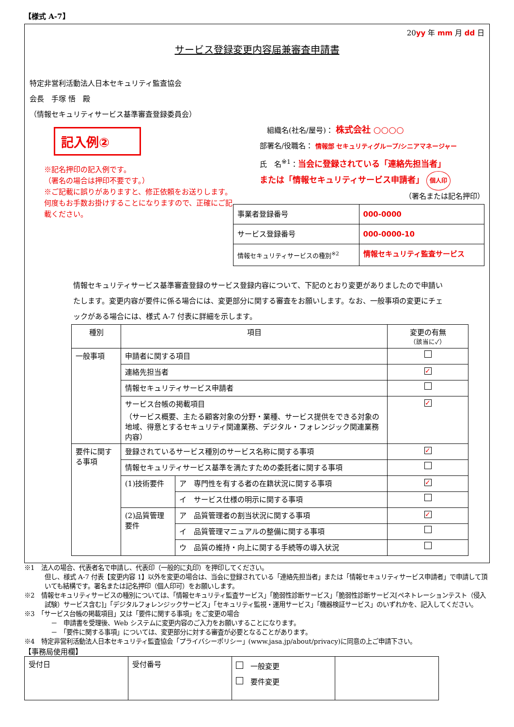【様式 A-7】
20yy 年 mm 月 dd 日
サービス登録変更内容届兼審査申請書
特定非営利活動法人日本セキュリティ監査協会
会長　手塚 悟　殿
（情報セキュリティサービス基準審査登録委員会）
記入例②
※記名押印の記入例です。
（署名の場合は押印不要です。）
※ご記載に誤りがありますと、修正依頼をお送りします。何度もお手数お掛けすることになりますので、正確にご記載ください。
組織名(社名/屋号)： 株式会社 ○○○○
部署名/役職名： 情報部 セキュリティグループ/シニアマネージャー
氏　名<sup>※1</sup>：当会に登録されている「連絡先担当者」
または「情報セキュリティサービス申請者」 個人印
（署名または記名押印）
| 事業者登録番号 | 000-0000 |
| サービス登録番号 | 000-0000-10 |
| 情報セキュリティサービスの種別<sup>※2</sup> | 情報セキュリティ監査サービス |
情報セキュリティサービス基準審査登録のサービス登録内容について、下記のとおり変更がありましたので申請いたします。変更内容が要件に係る場合には、変更部分に関する審査をお願いします。なお、一般事項の変更にチェックがある場合には、様式 A-7 付表に詳細を示します。
| 種別 | 項目 | | 変更の有無 （該当に✓） |
| --- | --- | --- | --- |
| 一般事項 | 申請者に関する項目 | | |
| | 連絡先担当者 | | ✓ |
| | 情報セキュリティサービス申請者 | | |
| | サービス台帳の掲載項目 （サービス概要、主たる顧客対象の分野・業種、サービス提供をできる対象の地域、得意とするセキュリティ関連業務、デジタル・フォレンジック関連業務内容） | | ✓ |
| 要件に関する事項 | 登録されているサービス種別のサービス名称に関する事項 | | ✓ |
| | 情報セキュリティサービス基準を満たすための委託者に関する事項 | | |
| | (1)技術要件 | ア 専門性を有する者の在籍状況に関する事項 | ✓ |
| | | イ サービス仕様の明示に関する事項 | |
| | (2)品質管理要件 | ア 品質管理者の割当状況に関する事項 | ✓ |
| | | イ 品質管理マニュアルの整備に関する事項 | |
| | | ウ 品質の維持・向上に関する手続等の導入状況 | |
※1　法人の場合、代表者名で申請し、代表印（一般的に丸印）を押印してください。
但し、様式 A-7 付表【変更内容 1】以外を変更の場合は、当会に登録されている「連絡先担当者」または「情報セキュリティサービス申請者」で申請して頂いても結構です。署名または記名押印（個人印可）をお願いします。
※2　情報セキュリティサービスの種別については、「情報セキュリティ監査サービス」「脆弱性診断サービス」「脆弱性診断サービス[ペネトレーションテスト（侵入試験）サービス含む]」「デジタルフォレンジックサービス」「セキュリティ監視・運用サービス」「機器検証サービス」のいずれかを、記入してください。
※3　「サービス台帳の掲載項目」又は「要件に関する事項」をご変更の場合
　－　申請書を受理後、Web システムに変更内容のご入力をお願いすることになります。
　－　「要件に関する事項」については、変更部分に対する審査が必要となることがあります。
※4　特定非営利活動法人日本セキュリティ監査協会「プライバシーポリシー」(www.jasa.jp/about/privacy)に同意の上ご申請下さい。
【事務局使用欄】
| 受付日 | 受付番号 | 一般変更 要件変更 | |